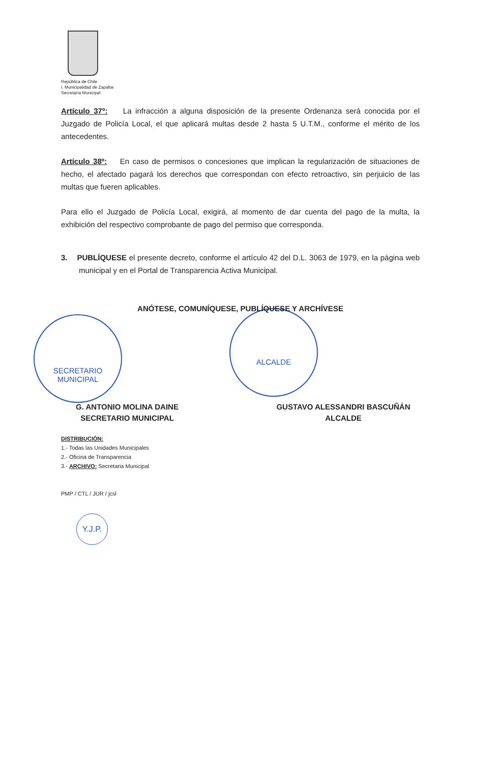República de Chile
I. Municipalidad de Zapallar
Secretaría Municipal
SECRETARIO
MUNICIPAL
ALCALDE
Artículo 37º: La infracción a alguna disposición de la presente Ordenanza será conocida por el Juzgado de Policía Local, el que aplicará multas desde 2 hasta 5 U.T.M., conforme el mérito de los antecedentes.
Artículo 38º: En caso de permisos o concesiones que implican la regularización de situaciones de hecho, el afectado pagará los derechos que correspondan con efecto retroactivo, sin perjuicio de las multas que fueren aplicables.
Para ello el Juzgado de Policía Local, exigirá, al momento de dar cuenta del pago de la multa, la exhibición del respectivo comprobante de pago del permiso que corresponda.
3. PUBLÍQUESE el presente decreto, conforme el artículo 42 del D.L. 3063 de 1979, en la página web municipal y en el Portal de Transparencia Activa Municipal.
ANÓTESE, COMUNÍQUESE, PUBLÍQUESE Y ARCHÍVESE
G. ANTONIO MOLINA DAINE
SECRETARIO MUNICIPAL
GUSTAVO ALESSANDRI BASCUÑÁN
ALCALDE
DISTRIBUCIÓN:
1.- Todas las Unidades Municipales
2.- Oficina de Transparencia
3.- ARCHIVO: Secretaria Municipal
PMP / CTL / JUR / jcsl
Y.J.P.